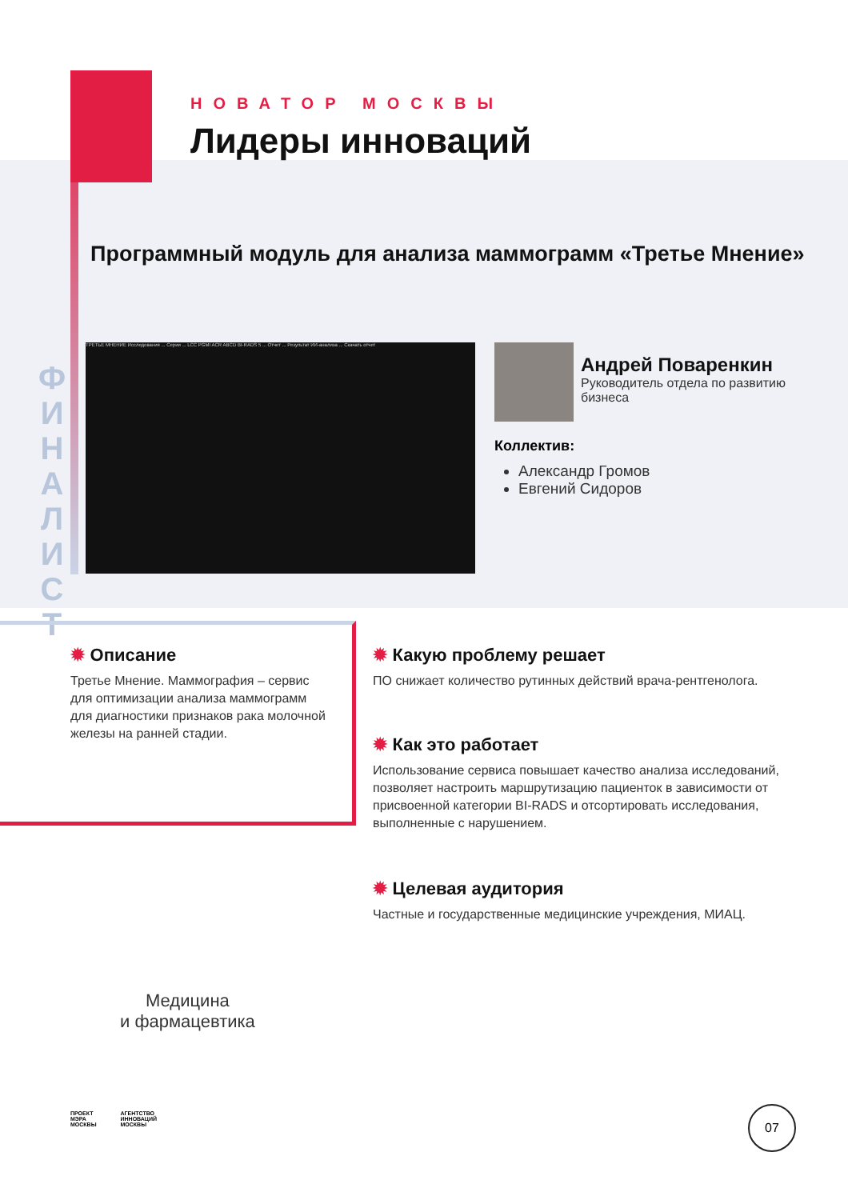НОВАТОР МОСКВЫ
Лидеры инноваций
Программный модуль для анализа маммограмм «Третье Мнение»
Ф И Н А Л И С Т
ТРЕТЬЕ МНЕНИЕ Исследования ... Серии ... LCC PGMI ACR ABCD BI-RADS 5 ... Отчет ... Результат ИИ-анализа ... Скачать отчет
Андрей Поваренкин
Руководитель отдела по развитию бизнеса
Коллектив:
Александр Громов
Евгений Сидоров
✹ Описание
Третье Мнение. Маммография – сервис для оптимизации анализа маммограмм для диагностики признаков рака молочной железы на ранней стадии.
✹ Какую проблему решает
ПО снижает количество рутинных действий врача-рентгенолога.
✹ Как это работает
Использование сервиса повышает качество анализа исследований, позволяет настроить маршрутизацию пациенток в зависимости от присвоенной категории BI-RADS и отсортировать исследования, выполненные с нарушением.
✹ Целевая аудитория
Частные и государственные медицинские учреждения, МИАЦ.
Медицина
и фармацевтика
ПРОЕКТ
МЭРА
МОСКВЫ
АГЕНТСТВО
ИННОВАЦИЙ
МОСКВЫ
07